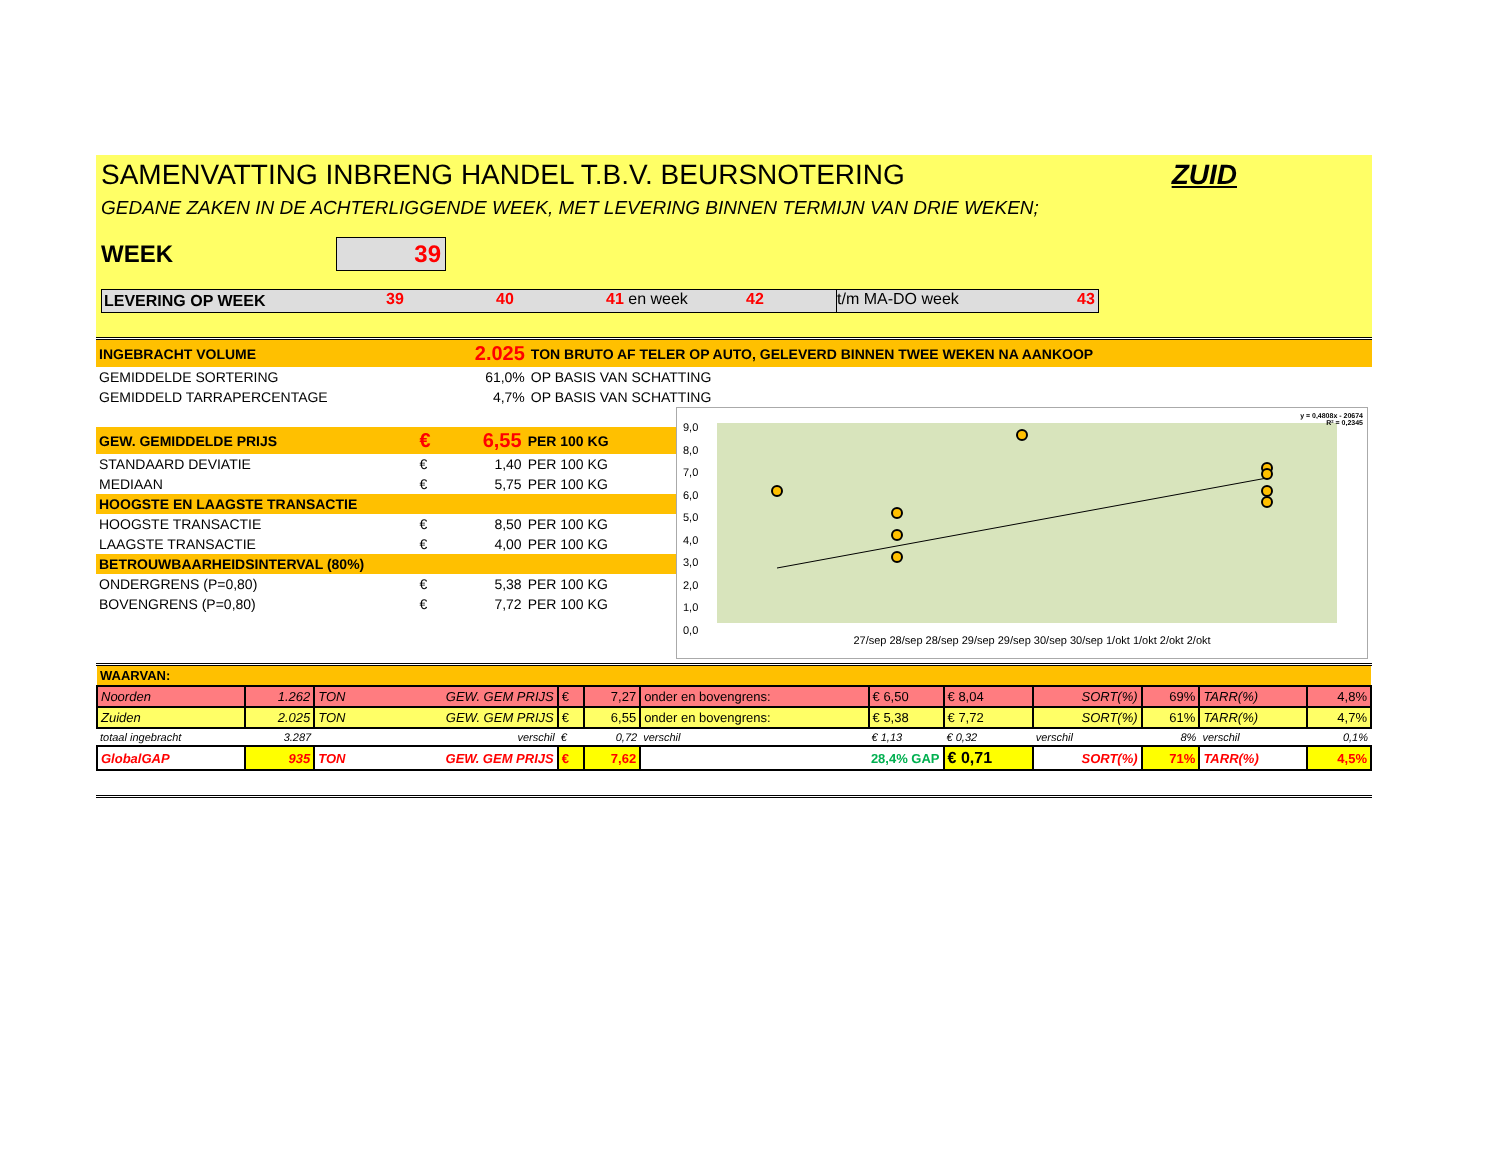SAMENVATTING INBRENG HANDEL T.B.V. BEURSNOTERING ZUID
GEDANE ZAKEN IN DE ACHTERLIGGENDE WEEK, MET LEVERING BINNEN TERMIJN VAN DRIE WEKEN;
WEEK 39
LEVERING OP WEEK 39 40 41 en week 42 t/m MA-DO week 43
| INGEBRACHT VOLUME | 2.025 | TON BRUTO AF TELER OP AUTO, GELEVERD BINNEN TWEE WEKEN NA AANKOOP |
| GEMIDDELDE SORTERING | 61,0% | OP BASIS VAN SCHATTING |
| GEMIDDELD TARRAPERCENTAGE | 4,7% | OP BASIS VAN SCHATTING |
| GEW. GEMIDDELDE PRIJS | € | 6,55 | PER 100 KG |
| STANDAARD DEVIATIE | € | 1,40 | PER 100 KG |
| MEDIAAN | € | 5,75 | PER 100 KG |
| HOOGSTE EN LAAGSTE TRANSACTIE | | | |
| HOOGSTE TRANSACTIE | € | 8,50 | PER 100 KG |
| LAAGSTE TRANSACTIE | € | 4,00 | PER 100 KG |
| BETROUWBAARHEIDSINTERVAL (80%) | | | |
| ONDERGRENS (P=0,80) | € | 5,38 | PER 100 KG |
| BOVENGRENS (P=0,80) | € | 7,72 | PER 100 KG |
y = 0,4808x - 20674
R² = 0,2345
9,0
8,0
7,0
6,0
5,0
4,0
3,0
2,0
1,0
0,0
27/sep 28/sep 28/sep 29/sep 29/sep 30/sep 30/sep 1/okt 1/okt 2/okt 2/okt
| WAARVAN: | | | | | | | | | | | |
| Noorden | 1.262 | TON GEW. GEM PRIJS | € | 7,27 | onder en bovengrens: | € 6,50 | € 8,04 | SORT(%) | 69% | TARR(%) | 4,8% |
| Zuiden | 2.025 | TON GEW. GEM PRIJS | € | 6,55 | onder en bovengrens: | € 5,38 | € 7,72 | SORT(%) | 61% | TARR(%) | 4,7% |
| totaal ingebracht | 3.287 | verschil | € | 0,72 | verschil | € 1,13 | € 0,32 | verschil | 8% | verschil | 0,1% |
| GlobalGAP | 935 | TON GEW. GEM PRIJS | € | 7,62 | 28,4% GAP | | € 0,71 | SORT(%) | 71% | TARR(%) | 4,5% |